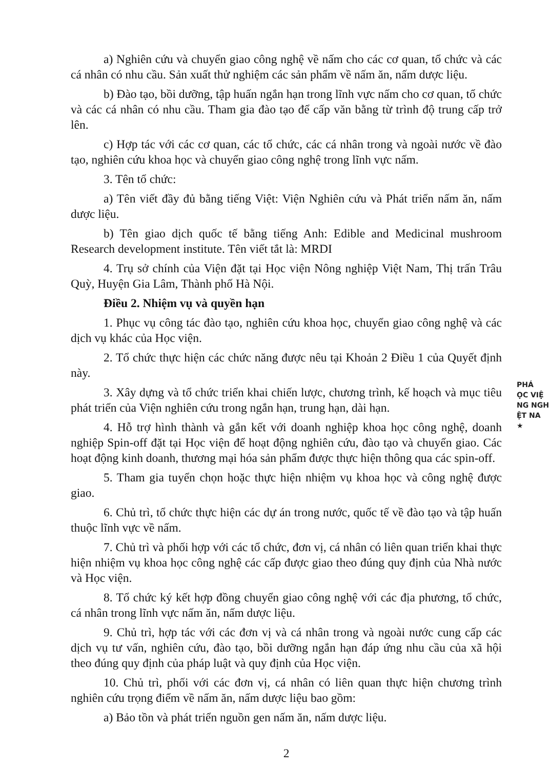a) Nghiên cứu và chuyển giao công nghệ về nấm cho các cơ quan, tổ chức và các cá nhân có nhu cầu. Sản xuất thử nghiệm các sản phẩm về nấm ăn, nấm dược liệu.
b) Đào tạo, bồi dưỡng, tập huấn ngắn hạn trong lĩnh vực nấm cho cơ quan, tổ chức và các cá nhân có nhu cầu. Tham gia đào tạo để cấp văn bằng từ trình độ trung cấp trở lên.
c) Hợp tác với các cơ quan, các tổ chức, các cá nhân trong và ngoài nước về đào tạo, nghiên cứu khoa học và chuyển giao công nghệ trong lĩnh vực nấm.
3. Tên tổ chức:
a) Tên viết đầy đủ bằng tiếng Việt: Viện Nghiên cứu và Phát triển nấm ăn, nấm dược liệu.
b) Tên giao dịch quốc tế bằng tiếng Anh: Edible and Medicinal mushroom Research development institute. Tên viết tắt là: MRDI
4. Trụ sở chính của Viện đặt tại Học viện Nông nghiệp Việt Nam, Thị trấn Trâu Quỳ, Huyện Gia Lâm, Thành phố Hà Nội.
Điều 2. Nhiệm vụ và quyền hạn
1. Phục vụ công tác đào tạo, nghiên cứu khoa học, chuyển giao công nghệ và các dịch vụ khác của Học viện.
2. Tổ chức thực hiện các chức năng được nêu tại Khoản 2 Điều 1 của Quyết định này.
3. Xây dựng và tổ chức triển khai chiến lược, chương trình, kế hoạch và mục tiêu phát triển của Viện nghiên cứu trong ngắn hạn, trung hạn, dài hạn.
4. Hỗ trợ hình thành và gắn kết với doanh nghiệp khoa học công nghệ, doanh nghiệp Spin-off đặt tại Học viện để hoạt động nghiên cứu, đào tạo và chuyển giao. Các hoạt động kinh doanh, thương mại hóa sản phẩm được thực hiện thông qua các spin-off.
5. Tham gia tuyển chọn hoặc thực hiện nhiệm vụ khoa học và công nghệ được giao.
6. Chủ trì, tổ chức thực hiện các dự án trong nước, quốc tế về đào tạo và tập huấn thuộc lĩnh vực về nấm.
7. Chủ trì và phối hợp với các tổ chức, đơn vị, cá nhân có liên quan triển khai thực hiện nhiệm vụ khoa học công nghệ các cấp được giao theo đúng quy định của Nhà nước và Học viện.
8. Tổ chức ký kết hợp đồng chuyển giao công nghệ với các địa phương, tổ chức, cá nhân trong lĩnh vực nấm ăn, nấm dược liệu.
9. Chủ trì, hợp tác với các đơn vị và cá nhân trong và ngoài nước cung cấp các dịch vụ tư vấn, nghiên cứu, đào tạo, bồi dưỡng ngắn hạn đáp ứng nhu cầu của xã hội theo đúng quy định của pháp luật và quy định của Học viện.
10. Chủ trì, phối với các đơn vị, cá nhân có liên quan thực hiện chương trình nghiên cứu trọng điểm về nấm ăn, nấm dược liệu bao gồm:
a) Bảo tồn và phát triển nguồn gen nấm ăn, nấm dược liệu.
2
PHÁ
ỌC VIỆ
NG NGH
ỆT NA
★